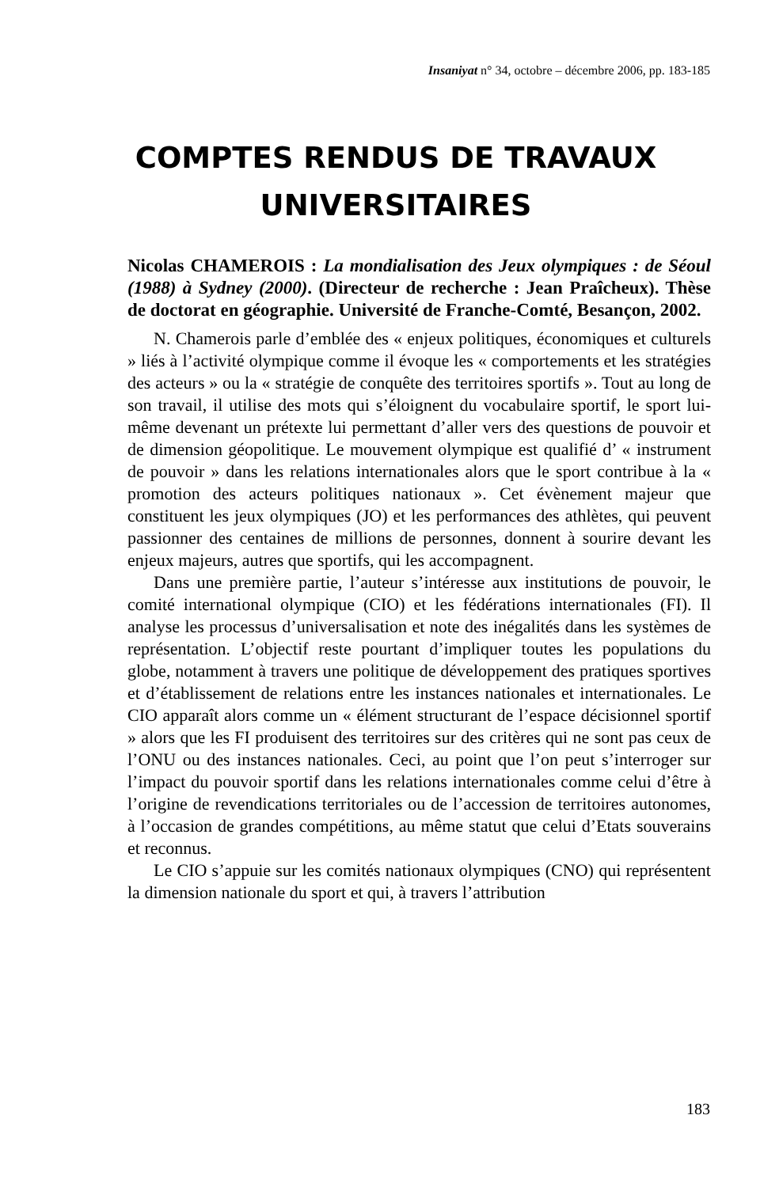Insaniyat n° 34, octobre – décembre 2006, pp. 183-185
COMPTES RENDUS DE TRAVAUX
UNIVERSITAIRES
Nicolas CHAMEROIS : La mondialisation des Jeux olympiques : de Séoul (1988) à Sydney (2000). (Directeur de recherche : Jean Praîcheux). Thèse de doctorat en géographie. Université de Franche-Comté, Besançon, 2002.
N. Chamerois parle d’emblée des « enjeux politiques, économiques et culturels » liés à l’activité olympique comme il évoque les « comportements et les stratégies des acteurs » ou la « stratégie de conquête des territoires sportifs ». Tout au long de son travail, il utilise des mots qui s’éloignent du vocabulaire sportif, le sport lui-même devenant un prétexte lui permettant d’aller vers des questions de pouvoir et de dimension géopolitique. Le mouvement olympique est qualifié d’ « instrument de pouvoir » dans les relations internationales alors que le sport contribue à la « promotion des acteurs politiques nationaux ». Cet évènement majeur que constituent les jeux olympiques (JO) et les performances des athlètes, qui peuvent passionner des centaines de millions de personnes, donnent à sourire devant les enjeux majeurs, autres que sportifs, qui les accompagnent.
Dans une première partie, l’auteur s’intéresse aux institutions de pouvoir, le comité international olympique (CIO) et les fédérations internationales (FI). Il analyse les processus d’universalisation et note des inégalités dans les systèmes de représentation. L’objectif reste pourtant d’impliquer toutes les populations du globe, notamment à travers une politique de développement des pratiques sportives et d’établissement de relations entre les instances nationales et internationales. Le CIO apparaît alors comme un « élément structurant de l’espace décisionnel sportif » alors que les FI produisent des territoires sur des critères qui ne sont pas ceux de l’ONU ou des instances nationales. Ceci, au point que l’on peut s’interroger sur l’impact du pouvoir sportif dans les relations internationales comme celui d’être à l’origine de revendications territoriales ou de l’accession de territoires autonomes, à l’occasion de grandes compétitions, au même statut que celui d’Etats souverains et reconnus.
Le CIO s’appuie sur les comités nationaux olympiques (CNO) qui représentent la dimension nationale du sport et qui, à travers l’attribution
183